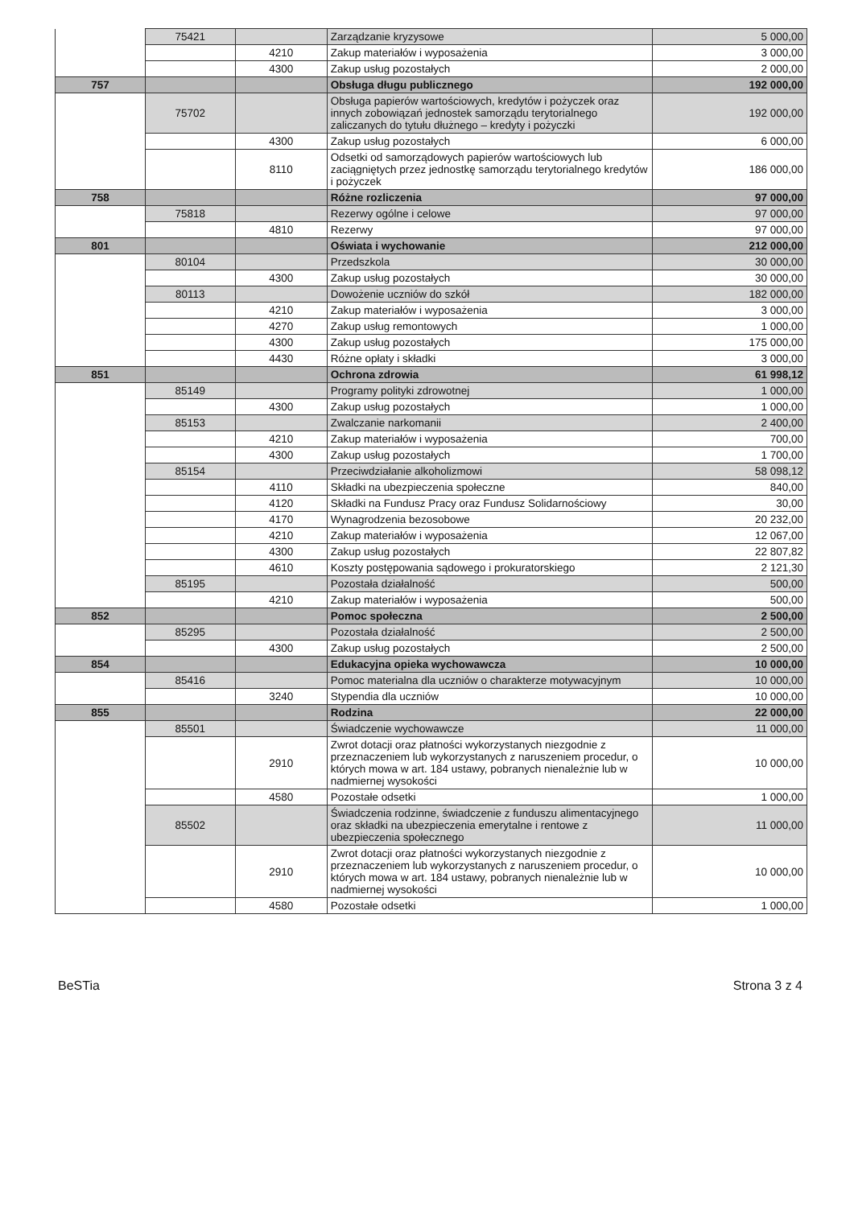| | 75421 | | Zarządzanie kryzysowe | 5 000,00 |
| | | 4210 | Zakup materiałów i wyposażenia | 3 000,00 |
| | | 4300 | Zakup usług pozostałych | 2 000,00 |
| 757 | | | Obsługa długu publicznego | 192 000,00 |
| | 75702 | | Obsługa papierów wartościowych, kredytów i pożyczek oraz innych zobowiązań jednostek samorządu terytorialnego zaliczanych do tytułu dłużnego – kredyty i pożyczki | 192 000,00 |
| | | 4300 | Zakup usług pozostałych | 6 000,00 |
| | | 8110 | Odsetki od samorządowych papierów wartościowych lub zaciągniętych przez jednostkę samorządu terytorialnego kredytów i pożyczek | 186 000,00 |
| 758 | | | Różne rozliczenia | 97 000,00 |
| | 75818 | | Rezerwy ogólne i celowe | 97 000,00 |
| | | 4810 | Rezerwy | 97 000,00 |
| 801 | | | Oświata i wychowanie | 212 000,00 |
| | 80104 | | Przedszkola | 30 000,00 |
| | | 4300 | Zakup usług pozostałych | 30 000,00 |
| | 80113 | | Dowożenie uczniów do szkół | 182 000,00 |
| | | 4210 | Zakup materiałów i wyposażenia | 3 000,00 |
| | | 4270 | Zakup usług remontowych | 1 000,00 |
| | | 4300 | Zakup usług pozostałych | 175 000,00 |
| | | 4430 | Różne opłaty i składki | 3 000,00 |
| 851 | | | Ochrona zdrowia | 61 998,12 |
| | 85149 | | Programy polityki zdrowotnej | 1 000,00 |
| | | 4300 | Zakup usług pozostałych | 1 000,00 |
| | 85153 | | Zwalczanie narkomanii | 2 400,00 |
| | | 4210 | Zakup materiałów i wyposażenia | 700,00 |
| | | 4300 | Zakup usług pozostałych | 1 700,00 |
| | 85154 | | Przeciwdziałanie alkoholizmowi | 58 098,12 |
| | | 4110 | Składki na ubezpieczenia społeczne | 840,00 |
| | | 4120 | Składki na Fundusz Pracy oraz Fundusz Solidarnościowy | 30,00 |
| | | 4170 | Wynagrodzenia bezosobowe | 20 232,00 |
| | | 4210 | Zakup materiałów i wyposażenia | 12 067,00 |
| | | 4300 | Zakup usług pozostałych | 22 807,82 |
| | | 4610 | Koszty postępowania sądowego i prokuratorskiego | 2 121,30 |
| | 85195 | | Pozostała działalność | 500,00 |
| | | 4210 | Zakup materiałów i wyposażenia | 500,00 |
| 852 | | | Pomoc społeczna | 2 500,00 |
| | 85295 | | Pozostała działalność | 2 500,00 |
| | | 4300 | Zakup usług pozostałych | 2 500,00 |
| 854 | | | Edukacyjna opieka wychowawcza | 10 000,00 |
| | 85416 | | Pomoc materialna dla uczniów o charakterze motywacyjnym | 10 000,00 |
| | | 3240 | Stypendia dla uczniów | 10 000,00 |
| 855 | | | Rodzina | 22 000,00 |
| | 85501 | | Świadczenie wychowawcze | 11 000,00 |
| | | 2910 | Zwrot dotacji oraz płatności wykorzystanych niezgodnie z przeznaczeniem lub wykorzystanych z naruszeniem procedur, o których mowa w art. 184 ustawy, pobranych nienależnie lub w nadmiernej wysokości | 10 000,00 |
| | | 4580 | Pozostałe odsetki | 1 000,00 |
| | 85502 | | Świadczenia rodzinne, świadczenie z funduszu alimentacyjnego oraz składki na ubezpieczenia emerytalne i rentowe z ubezpieczenia społecznego | 11 000,00 |
| | | 2910 | Zwrot dotacji oraz płatności wykorzystanych niezgodnie z przeznaczeniem lub wykorzystanych z naruszeniem procedur, o których mowa w art. 184 ustawy, pobranych nienależnie lub w nadmiernej wysokości | 10 000,00 |
| | | 4580 | Pozostałe odsetki | 1 000,00 |
BeSTia Strona 3 z 4